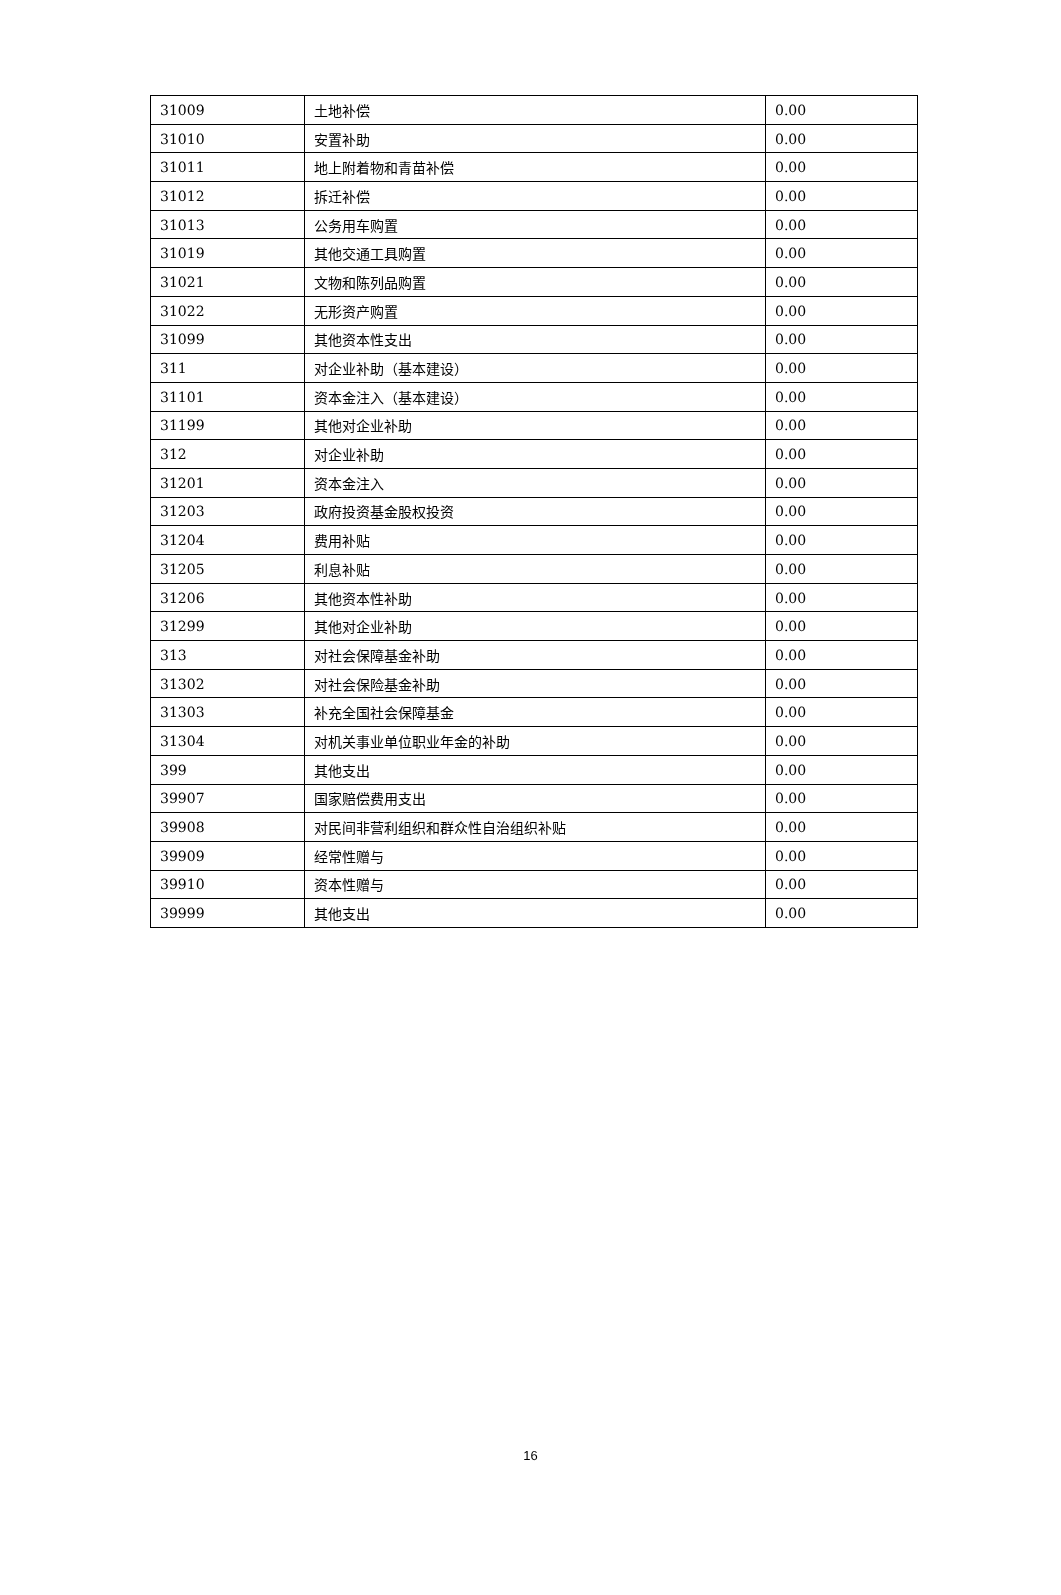| 31009 | 土地补偿 | 0.00 |
| 31010 | 安置补助 | 0.00 |
| 31011 | 地上附着物和青苗补偿 | 0.00 |
| 31012 | 拆迁补偿 | 0.00 |
| 31013 | 公务用车购置 | 0.00 |
| 31019 | 其他交通工具购置 | 0.00 |
| 31021 | 文物和陈列品购置 | 0.00 |
| 31022 | 无形资产购置 | 0.00 |
| 31099 | 其他资本性支出 | 0.00 |
| 311 | 对企业补助（基本建设） | 0.00 |
| 31101 | 资本金注入（基本建设） | 0.00 |
| 31199 | 其他对企业补助 | 0.00 |
| 312 | 对企业补助 | 0.00 |
| 31201 | 资本金注入 | 0.00 |
| 31203 | 政府投资基金股权投资 | 0.00 |
| 31204 | 费用补贴 | 0.00 |
| 31205 | 利息补贴 | 0.00 |
| 31206 | 其他资本性补助 | 0.00 |
| 31299 | 其他对企业补助 | 0.00 |
| 313 | 对社会保障基金补助 | 0.00 |
| 31302 | 对社会保险基金补助 | 0.00 |
| 31303 | 补充全国社会保障基金 | 0.00 |
| 31304 | 对机关事业单位职业年金的补助 | 0.00 |
| 399 | 其他支出 | 0.00 |
| 39907 | 国家赔偿费用支出 | 0.00 |
| 39908 | 对民间非营利组织和群众性自治组织补贴 | 0.00 |
| 39909 | 经常性赠与 | 0.00 |
| 39910 | 资本性赠与 | 0.00 |
| 39999 | 其他支出 | 0.00 |
16